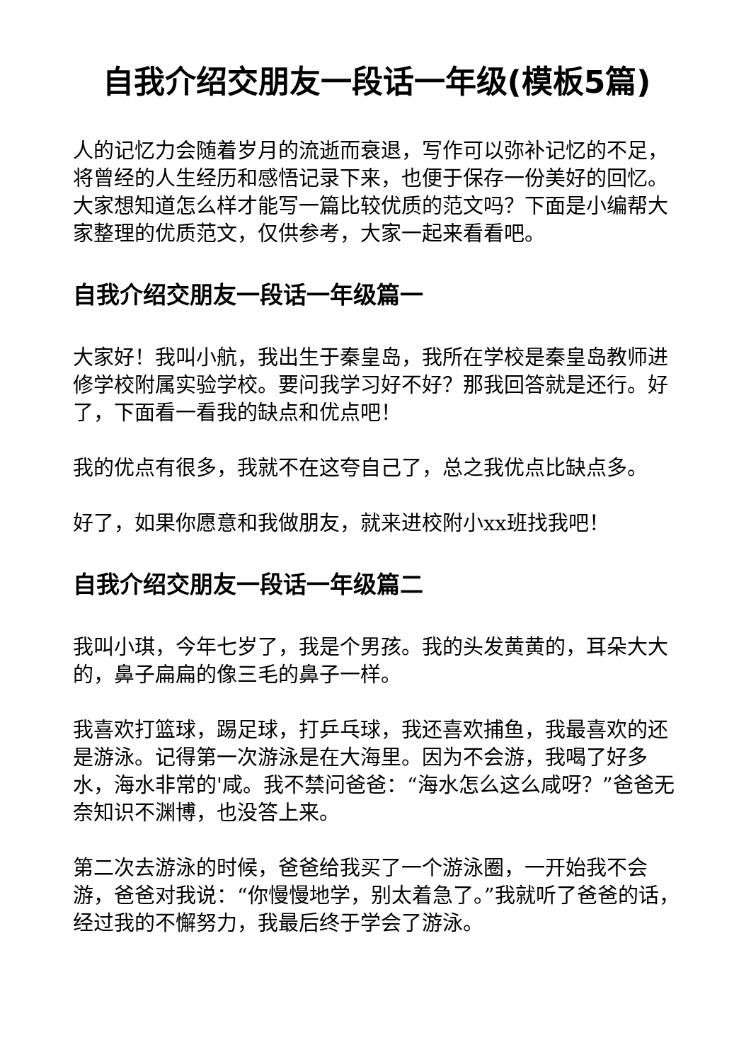自我介绍交朋友一段话一年级(模板5篇)
人的记忆力会随着岁月的流逝而衰退，写作可以弥补记忆的不足，将曾经的人生经历和感悟记录下来，也便于保存一份美好的回忆。大家想知道怎么样才能写一篇比较优质的范文吗？下面是小编帮大家整理的优质范文，仅供参考，大家一起来看看吧。
自我介绍交朋友一段话一年级篇一
大家好！我叫小航，我出生于秦皇岛，我所在学校是秦皇岛教师进修学校附属实验学校。要问我学习好不好？那我回答就是还行。好了，下面看一看我的缺点和优点吧！
我的优点有很多，我就不在这夸自己了，总之我优点比缺点多。
好了，如果你愿意和我做朋友，就来进校附小xx班找我吧！
自我介绍交朋友一段话一年级篇二
我叫小琪，今年七岁了，我是个男孩。我的头发黄黄的，耳朵大大的，鼻子扁扁的像三毛的鼻子一样。
我喜欢打篮球，踢足球，打乒乓球，我还喜欢捕鱼，我最喜欢的还是游泳。记得第一次游泳是在大海里。因为不会游，我喝了好多水，海水非常的'咸。我不禁问爸爸：“海水怎么这么咸呀？”爸爸无奈知识不渊博，也没答上来。
第二次去游泳的时候，爸爸给我买了一个游泳圈，一开始我不会游，爸爸对我说：“你慢慢地学，别太着急了。”我就听了爸爸的话，经过我的不懈努力，我最后终于学会了游泳。